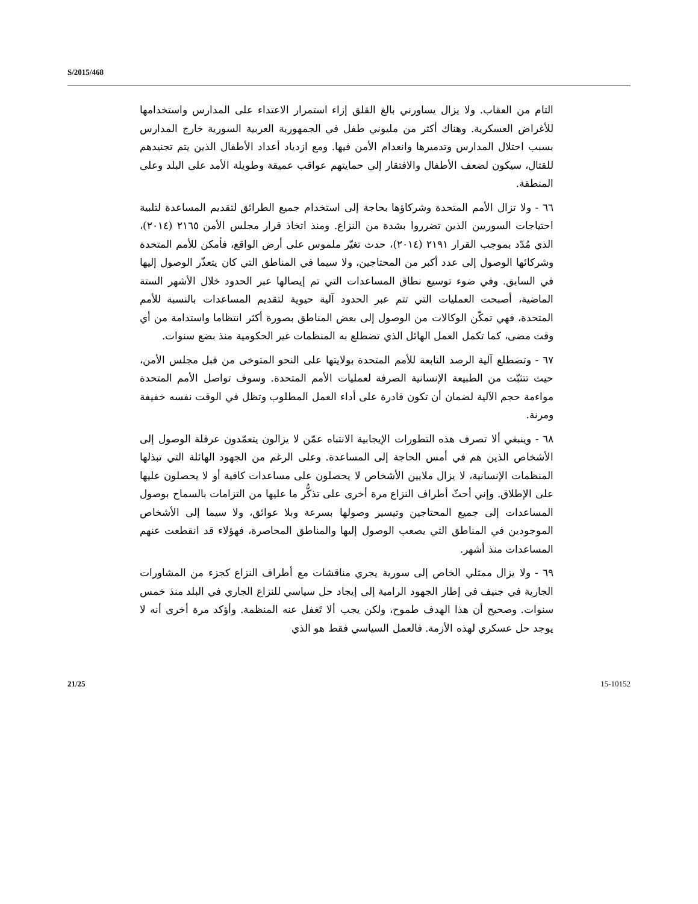S/2015/468
التام من العقاب. ولا يزال يساورني بالغ القلق إزاء استمرار الاعتداء على المدارس واستخدامها للأغراض العسكرية. وهناك أكثر من مليوني طفل في الجمهورية العربية السورية خارج المدارس بسبب احتلال المدارس وتدميرها وانعدام الأمن فيها. ومع ازدياد أعداد الأطفال الذين يتم تجنيدهم للقتال، سيكون لضعف الأطفال والافتقار إلى حمايتهم عواقب عميقة وطويلة الأمد على البلد وعلى المنطقة.
٦٦ - ولا تزال الأمم المتحدة وشركاؤها بحاجة إلى استخدام جميع الطرائق لتقديم المساعدة لتلبية احتياجات السوريين الذين تضرروا بشدة من النزاع. ومنذ اتخاذ قرار مجلس الأمن ٢١٦٥ (٢٠١٤)، الذي مُدّد بموجب القرار ٢١٩١ (٢٠١٤)، حدث تغيّر ملموس على أرض الواقع، فأمكن للأمم المتحدة وشركائها الوصول إلى عدد أكبر من المحتاجين، ولا سيما في المناطق التي كان يتعذّر الوصول إليها في السابق. وفي ضوء توسيع نطاق المساعدات التي تم إيصالها عبر الحدود خلال الأشهر الستة الماضية، أصبحت العمليات التي تتم عبر الحدود آلية حيوية لتقديم المساعدات بالنسبة للأمم المتحدة، فهي تمكّن الوكالات من الوصول إلى بعض المناطق بصورة أكثر انتظاما واستدامة من أي وقت مضى، كما تكمل العمل الهائل الذي تضطلع به المنظمات غير الحكومية منذ بضع سنوات.
٦٧ - وتضطلع آلية الرصد التابعة للأمم المتحدة بولايتها على النحو المتوخى من قبل مجلس الأمن، حيث تتثبّت من الطبيعة الإنسانية الصرفة لعمليات الأمم المتحدة. وسوف تواصل الأمم المتحدة مواءمة حجم الآلية لضمان أن تكون قادرة على أداء العمل المطلوب وتظل في الوقت نفسه خفيفة ومرنة.
٦٨ - وينبغي ألا تصرف هذه التطورات الإيجابية الانتباه عمّن لا يزالون يتعمّدون عرقلة الوصول إلى الأشخاص الذين هم في أمس الحاجة إلى المساعدة. وعلى الرغم من الجهود الهائلة التي تبذلها المنظمات الإنسانية، لا يزال ملايين الأشخاص لا يحصلون على مساعدات كافية أو لا يحصلون عليها على الإطلاق. وإني أحثّ أطراف النزاع مرة أخرى على تذكُّر ما عليها من التزامات بالسماح بوصول المساعدات إلى جميع المحتاجين وتيسير وصولها بسرعة وبلا عوائق، ولا سيما إلى الأشخاص الموجودين في المناطق التي يصعب الوصول إليها والمناطق المحاصرة، فهؤلاء قد انقطعت عنهم المساعدات منذ أشهر.
٦٩ - ولا يزال ممثلي الخاص إلى سورية يجري مناقشات مع أطراف النزاع كجزء من المشاورات الجارية في جنيف في إطار الجهود الرامية إلى إيجاد حل سياسي للنزاع الجاري في البلد منذ خمس سنوات. وصحيح أن هذا الهدف طموح، ولكن يجب ألا تَغفل عنه المنظمة. وأؤكد مرة أخرى أنه لا يوجد حل عسكري لهذه الأزمة. فالعمل السياسي فقط هو الذي
21/25 15-10152